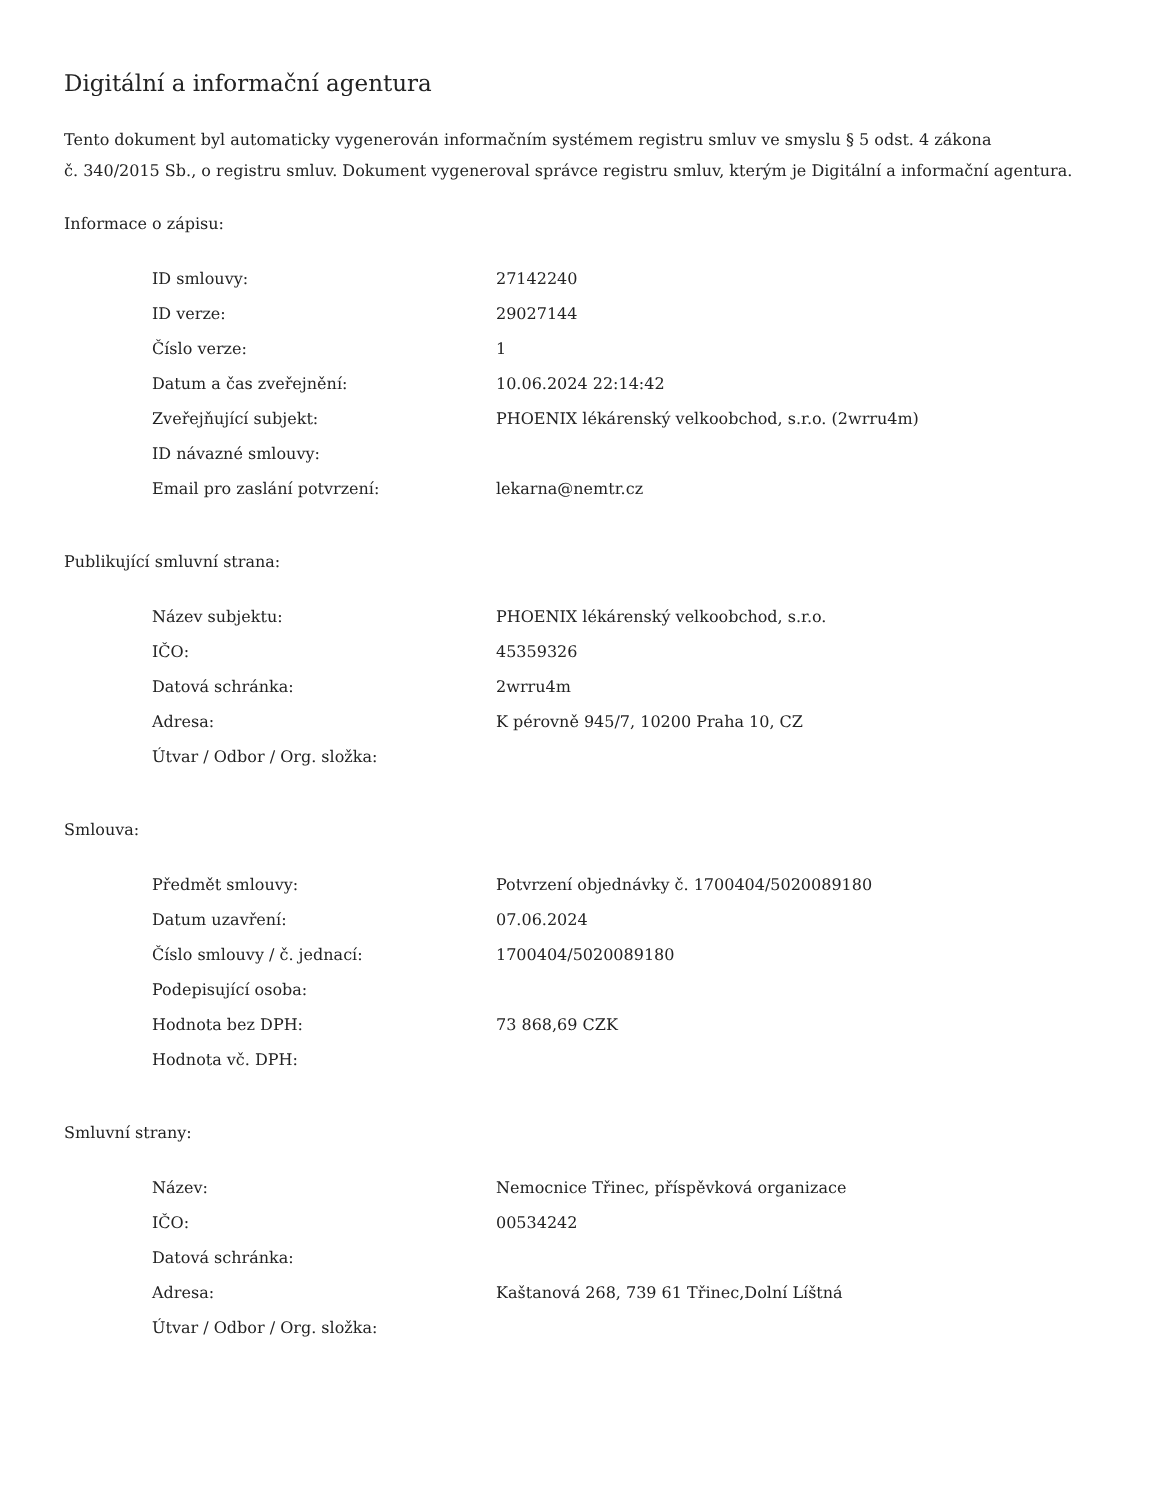Digitální a informační agentura
Tento dokument byl automaticky vygenerován informačním systémem registru smluv ve smyslu § 5 odst. 4 zákona
č. 340/2015 Sb., o registru smluv. Dokument vygeneroval správce registru smluv, kterým je Digitální a informační agentura.
Informace o zápisu:
| ID smlouvy: | 27142240 |
| ID verze: | 29027144 |
| Číslo verze: | 1 |
| Datum a čas zveřejnění: | 10.06.2024 22:14:42 |
| Zveřejňující subjekt: | PHOENIX lékárenský velkoobchod, s.r.o. (2wrru4m) |
| ID návazné smlouvy: | |
| Email pro zaslání potvrzení: | lekarna@nemtr.cz |
Publikující smluvní strana:
| Název subjektu: | PHOENIX lékárenský velkoobchod, s.r.o. |
| IČO: | 45359326 |
| Datová schránka: | 2wrru4m |
| Adresa: | K pérovně 945/7, 10200 Praha 10, CZ |
| Útvar / Odbor / Org. složka: | |
Smlouva:
| Předmět smlouvy: | Potvrzení objednávky č. 1700404/5020089180 |
| Datum uzavření: | 07.06.2024 |
| Číslo smlouvy / č. jednací: | 1700404/5020089180 |
| Podepisující osoba: | |
| Hodnota bez DPH: | 73 868,69 CZK |
| Hodnota vč. DPH: | |
Smluvní strany:
| Název: | Nemocnice Třinec, příspěvková organizace |
| IČO: | 00534242 |
| Datová schránka: | |
| Adresa: | Kaštanová 268, 739 61 Třinec,Dolní Líštná |
| Útvar / Odbor / Org. složka: | |